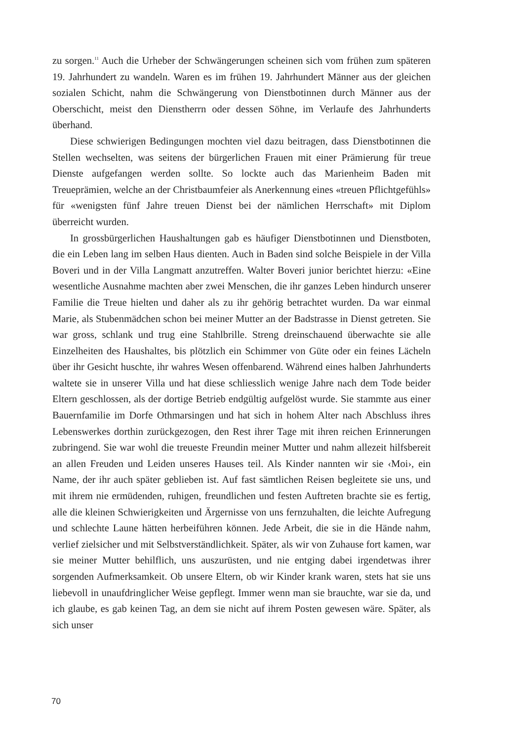zu sorgen.<sup>11</sup> Auch die Urheber der Schwängerungen scheinen sich vom frühen zum späteren 19. Jahrhundert zu wandeln. Waren es im frühen 19. Jahrhundert Männer aus der gleichen sozialen Schicht, nahm die Schwängerung von Dienstbotinnen durch Männer aus der Oberschicht, meist den Dienstherrn oder dessen Söhne, im Verlaufe des Jahrhunderts überhand.
Diese schwierigen Bedingungen mochten viel dazu beitragen, dass Dienstbotinnen die Stellen wechselten, was seitens der bürgerlichen Frauen mit einer Prämierung für treue Dienste aufgefangen werden sollte. So lockte auch das Marienheim Baden mit Treueprämien, welche an der Christbaumfeier als Anerkennung eines «treuen Pflichtgefühls» für «wenigsten fünf Jahre treuen Dienst bei der nämlichen Herrschaft» mit Diplom überreicht wurden.
In grossbürgerlichen Haushaltungen gab es häufiger Dienstbotinnen und Dienstboten, die ein Leben lang im selben Haus dienten. Auch in Baden sind solche Beispiele in der Villa Boveri und in der Villa Langmatt anzutreffen. Walter Boveri junior berichtet hierzu: «Eine wesentliche Ausnahme machten aber zwei Menschen, die ihr ganzes Leben hindurch unserer Familie die Treue hielten und daher als zu ihr gehörig betrachtet wurden. Da war einmal Marie, als Stubenmädchen schon bei meiner Mutter an der Badstrasse in Dienst getreten. Sie war gross, schlank und trug eine Stahlbrille. Streng dreinschauend überwachte sie alle Einzelheiten des Haushaltes, bis plötzlich ein Schimmer von Güte oder ein feines Lächeln über ihr Gesicht huschte, ihr wahres Wesen offenbarend. Während eines halben Jahrhunderts waltete sie in unserer Villa und hat diese schliesslich wenige Jahre nach dem Tode beider Eltern geschlossen, als der dortige Betrieb endgültig aufgelöst wurde. Sie stammte aus einer Bauernfamilie im Dorfe Othmarsingen und hat sich in hohem Alter nach Abschluss ihres Lebenswerkes dorthin zurückgezogen, den Rest ihrer Tage mit ihren reichen Erinnerungen zubringend. Sie war wohl die treueste Freundin meiner Mutter und nahm allezeit hilfsbereit an allen Freuden und Leiden unseres Hauses teil. Als Kinder nannten wir sie ‹Moi›, ein Name, der ihr auch später geblieben ist. Auf fast sämtlichen Reisen begleitete sie uns, und mit ihrem nie ermüdenden, ruhigen, freundlichen und festen Auftreten brachte sie es fertig, alle die kleinen Schwierigkeiten und Ärgernisse von uns fernzuhalten, die leichte Aufregung und schlechte Laune hätten herbeiführen können. Jede Arbeit, die sie in die Hände nahm, verlief zielsicher und mit Selbstverständlichkeit. Später, als wir von Zuhause fort kamen, war sie meiner Mutter behilflich, uns auszurüsten, und nie entging dabei irgendetwas ihrer sorgenden Aufmerksamkeit. Ob unsere Eltern, ob wir Kinder krank waren, stets hat sie uns liebevoll in unaufdringlicher Weise gepflegt. Immer wenn man sie brauchte, war sie da, und ich glaube, es gab keinen Tag, an dem sie nicht auf ihrem Posten gewesen wäre. Später, als sich unser
70